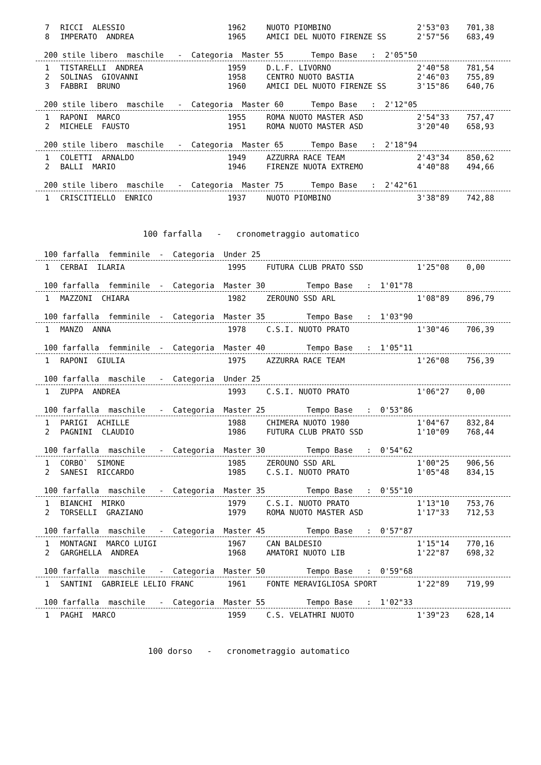| 7 | RICCI ALESSIO | 1962 | NUOTO PIOMBINO | 2'53"03 | 701,38 |
| 8 | IMPERATO ANDREA | 1965 | AMICI DEL NUOTO FIRENZE SS | 2'57"56 | 683,49 |
200 stile libero maschile - Categoria Master 55 Tempo Base : 2'05"50
| 1 | TISTARELLI ANDREA | 1959 | D.L.F. LIVORNO | 2'40"58 | 781,54 |
| 2 | SOLINAS GIOVANNI | 1958 | CENTRO NUOTO BASTIA | 2'46"03 | 755,89 |
| 3 | FABBRI BRUNO | 1960 | AMICI DEL NUOTO FIRENZE SS | 3'15"86 | 640,76 |
200 stile libero maschile - Categoria Master 60 Tempo Base : 2'12"05
| 1 | RAPONI MARCO | 1955 | ROMA NUOTO MASTER ASD | 2'54"33 | 757,47 |
| 2 | MICHELE FAUSTO | 1951 | ROMA NUOTO MASTER ASD | 3'20"40 | 658,93 |
200 stile libero maschile - Categoria Master 65 Tempo Base : 2'18"94
| 1 | COLETTI ARNALDO | 1949 | AZZURRA RACE TEAM | 2'43"34 | 850,62 |
| 2 | BALLI MARIO | 1946 | FIRENZE NUOTA EXTREMO | 4'40"88 | 494,66 |
200 stile libero maschile - Categoria Master 75 Tempo Base : 2'42"61
| 1 | CRISCITIELLO ENRICO | 1937 | NUOTO PIOMBINO | 3'38"89 | 742,88 |
100 farfalla - cronometraggio automatico
100 farfalla femminile - Categoria Under 25
| 1 | CERBAI ILARIA | 1995 | FUTURA CLUB PRATO SSD | 1'25"08 | 0,00 |
100 farfalla femminile - Categoria Master 30 Tempo Base : 1'01"78
| 1 | MAZZONI CHIARA | 1982 | ZEROUNO SSD ARL | 1'08"89 | 896,79 |
100 farfalla femminile - Categoria Master 35 Tempo Base : 1'03"90
| 1 | MANZO ANNA | 1978 | C.S.I. NUOTO PRATO | 1'30"46 | 706,39 |
100 farfalla femminile - Categoria Master 40 Tempo Base : 1'05"11
| 1 | RAPONI GIULIA | 1975 | AZZURRA RACE TEAM | 1'26"08 | 756,39 |
100 farfalla maschile - Categoria Under 25
| 1 | ZUPPA ANDREA | 1993 | C.S.I. NUOTO PRATO | 1'06"27 | 0,00 |
100 farfalla maschile - Categoria Master 25 Tempo Base : 0'53"86
| 1 | PARIGI ACHILLE | 1988 | CHIMERA NUOTO 1980 | 1'04"67 | 832,84 |
| 2 | PAGNINI CLAUDIO | 1986 | FUTURA CLUB PRATO SSD | 1'10"09 | 768,44 |
100 farfalla maschile - Categoria Master 30 Tempo Base : 0'54"62
| 1 | CORBO` SIMONE | 1985 | ZEROUNO SSD ARL | 1'00"25 | 906,56 |
| 2 | SANESI RICCARDO | 1985 | C.S.I. NUOTO PRATO | 1'05"48 | 834,15 |
100 farfalla maschile - Categoria Master 35 Tempo Base : 0'55"10
| 1 | BIANCHI MIRKO | 1979 | C.S.I. NUOTO PRATO | 1'13"10 | 753,76 |
| 2 | TORSELLI GRAZIANO | 1979 | ROMA NUOTO MASTER ASD | 1'17"33 | 712,53 |
100 farfalla maschile - Categoria Master 45 Tempo Base : 0'57"87
| 1 | MONTAGNI MARCO LUIGI | 1967 | CAN BALDESIO | 1'15"14 | 770,16 |
| 2 | GARGHELLA ANDREA | 1968 | AMATORI NUOTO LIB | 1'22"87 | 698,32 |
100 farfalla maschile - Categoria Master 50 Tempo Base : 0'59"68
| 1 | SANTINI GABRIELE LELIO FRANC | 1961 | FONTE MERAVIGLIOSA SPORT | 1'22"89 | 719,99 |
100 farfalla maschile - Categoria Master 55 Tempo Base : 1'02"33
| 1 | PAGHI MARCO | 1959 | C.S. VELATHRI NUOTO | 1'39"23 | 628,14 |
100 dorso - cronometraggio automatico